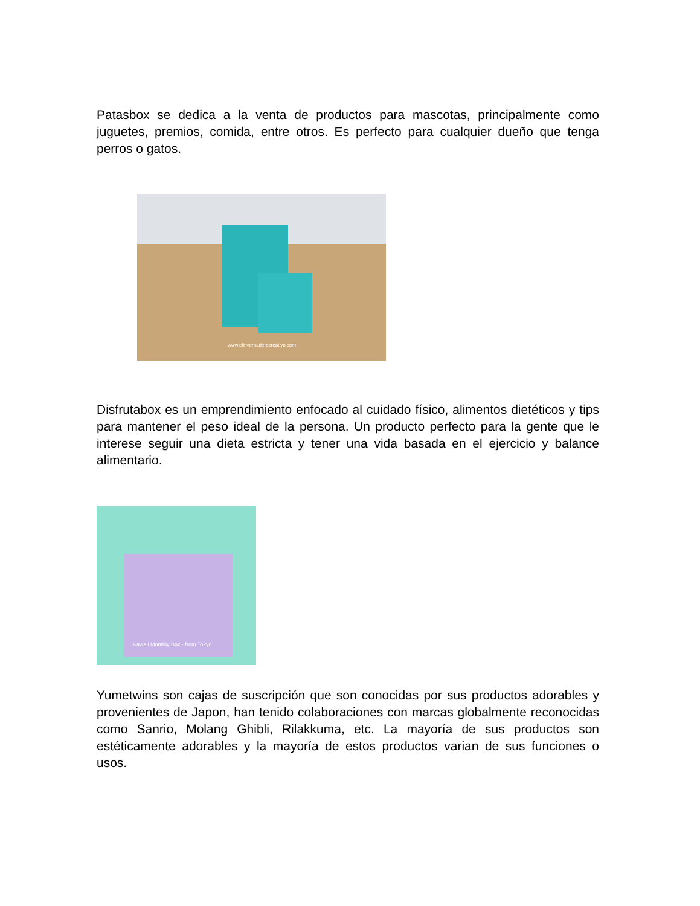Patasbox se dedica a la venta de productos para mascotas, principalmente como juguetes, premios, comida, entre otros. Es perfecto para cualquier dueño que tenga perros o gatos.
www.elinvernaderocreativo.com
Disfrutabox es un emprendimiento enfocado al cuidado físico, alimentos dietéticos y tips para mantener el peso ideal de la persona. Un producto perfecto para la gente que le interese seguir una dieta estricta y tener una vida basada en el ejercicio y balance alimentario.
Kawaii Monthly Box · from Tokyo ·
Yumetwins son cajas de suscripción que son conocidas por sus productos adorables y provenientes de Japon, han tenido colaboraciones con marcas globalmente reconocidas como Sanrio, Molang Ghibli, Rilakkuma, etc. La mayoría de sus productos son estéticamente adorables y la mayoría de estos productos varian de sus funciones o usos.